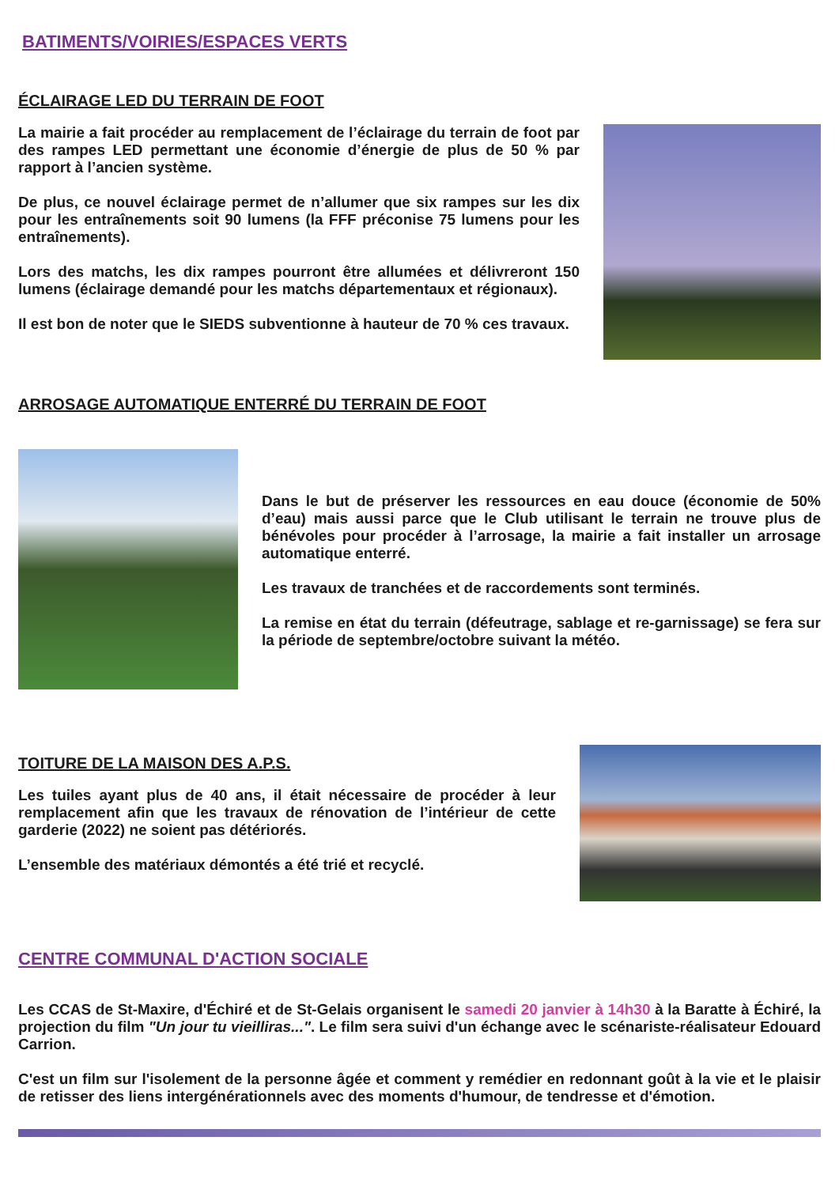BATIMENTS/VOIRIES/ESPACES VERTS
ÉCLAIRAGE LED DU TERRAIN DE FOOT
La mairie a fait procéder au remplacement de l’éclairage du terrain de foot par des rampes LED permettant une économie d’énergie de plus de 50 % par rapport à l’ancien système.
De plus, ce nouvel éclairage permet de n’allumer que six rampes sur les dix pour les entraînements soit 90 lumens (la FFF préconise 75 lumens pour les entraînements).
Lors des matchs, les dix rampes pourront être allumées et délivreront 150 lumens (éclairage demandé pour les matchs départementaux et régionaux).
Il est bon de noter que le SIEDS subventionne à hauteur de 70 % ces travaux.
ARROSAGE AUTOMATIQUE ENTERRÉ DU TERRAIN DE FOOT
Dans le but de préserver les ressources en eau douce (économie de 50% d’eau) mais aussi parce que le Club utilisant le terrain ne trouve plus de bénévoles pour procéder à l’arrosage, la mairie a fait installer un arrosage automatique enterré.
Les travaux de tranchées et de raccordements sont terminés.
La remise en état du terrain (défeutrage, sablage et re-garnissage) se fera sur la période de septembre/octobre suivant la météo.
TOITURE DE LA MAISON DES A.P.S.
Les tuiles ayant plus de 40 ans, il était nécessaire de procéder à leur remplacement afin que les travaux de rénovation de l’intérieur de cette garderie (2022) ne soient pas détériorés.
L’ensemble des matériaux démontés a été trié et recyclé.
CENTRE COMMUNAL D'ACTION SOCIALE
Les CCAS de St-Maxire, d'Échiré et de St-Gelais organisent le samedi 20 janvier à 14h30 à la Baratte à Échiré, la projection du film "Un jour tu vieilliras...". Le film sera suivi d'un échange avec le scénariste-réalisateur Edouard Carrion.
C'est un film sur l'isolement de la personne âgée et comment y remédier en redonnant goût à la vie et le plaisir de retisser des liens intergénérationnels avec des moments d'humour, de tendresse et d'émotion.